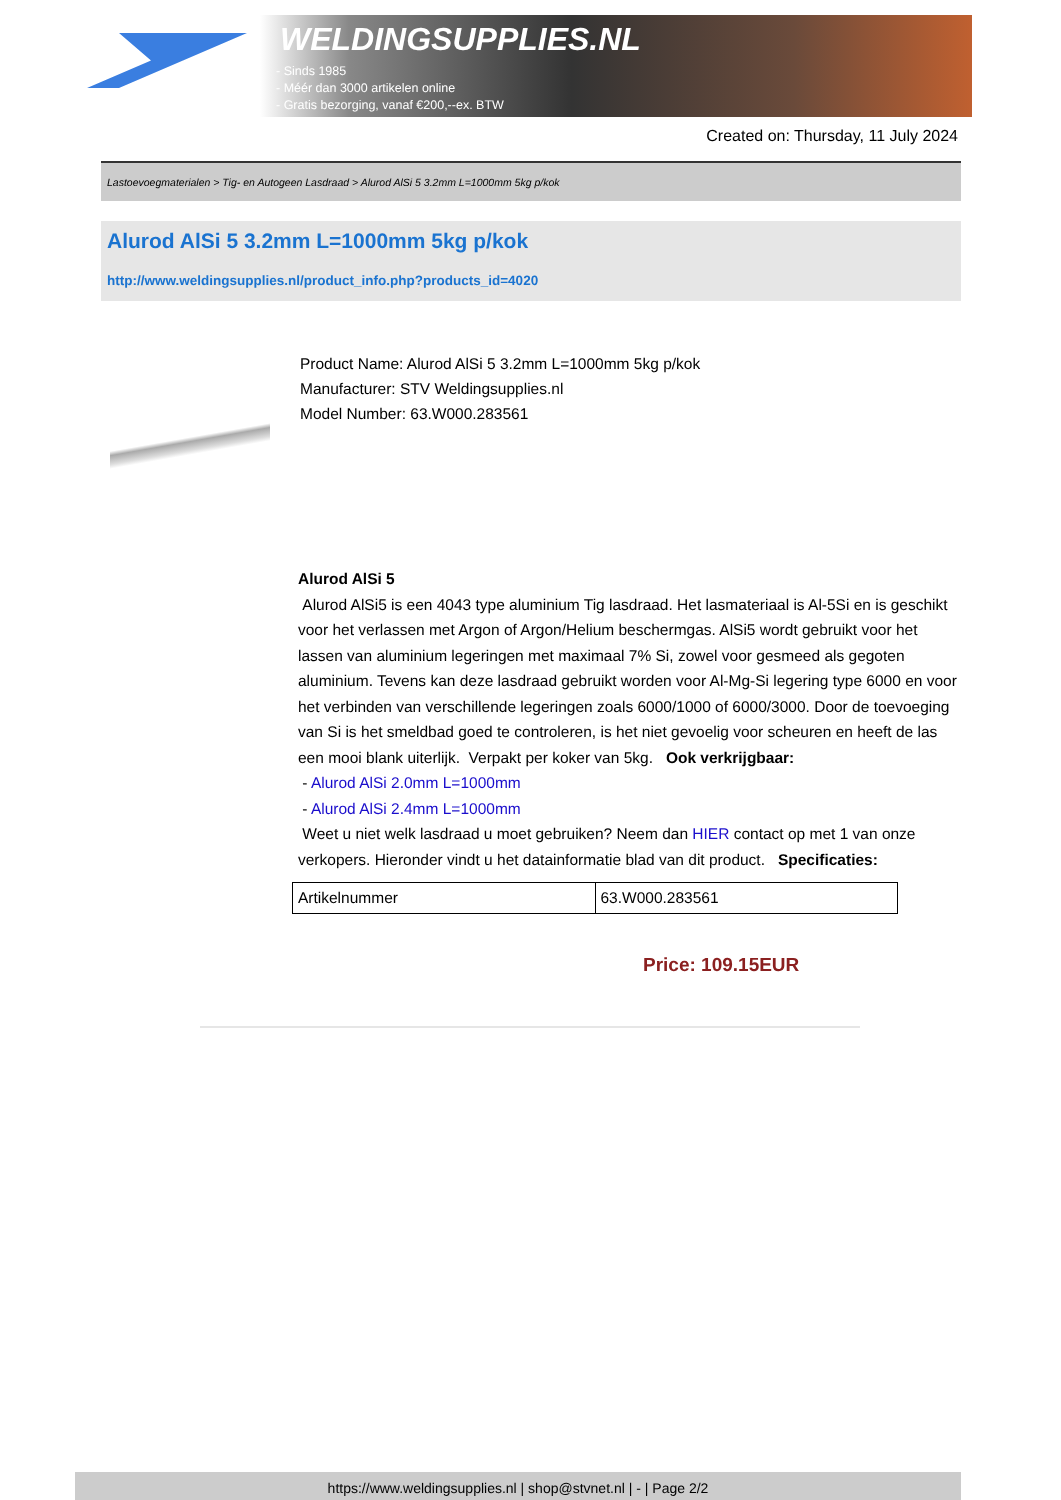WELDINGSUPPLIES.NL
- Sinds 1985
- Méér dan 3000 artikelen online
- Gratis bezorging, vanaf €200,--ex. BTW
Created on: Thursday, 11 July 2024
Lastoevoegmaterialen > Tig- en Autogeen Lasdraad > Alurod AlSi 5 3.2mm L=1000mm 5kg p/kok
Alurod AlSi 5 3.2mm L=1000mm 5kg p/kok
http://www.weldingsupplies.nl/product_info.php?products_id=4020
Product Name: Alurod AlSi 5 3.2mm L=1000mm 5kg p/kok
Manufacturer: STV Weldingsupplies.nl
Model Number: 63.W000.283561
Alurod AlSi 5
Alurod AlSi5 is een 4043 type aluminium Tig lasdraad. Het lasmateriaal is Al-5Si en is geschikt voor het verlassen met Argon of Argon/Helium beschermgas. AlSi5 wordt gebruikt voor het lassen van aluminium legeringen met maximaal 7% Si, zowel voor gesmeed als gegoten aluminium. Tevens kan deze lasdraad gebruikt worden voor Al-Mg-Si legering type 6000 en voor het verbinden van verschillende legeringen zoals 6000/1000 of 6000/3000. Door de toevoeging van Si is het smeldbad goed te controleren, is het niet gevoelig voor scheuren en heeft de las een mooi blank uiterlijk. Verpakt per koker van 5kg. Ook verkrijgbaar:
- Alurod AlSi 2.0mm L=1000mm
- Alurod AlSi 2.4mm L=1000mm
Weet u niet welk lasdraad u moet gebruiken? Neem dan HIER contact op met 1 van onze verkopers. Hieronder vindt u het datainformatie blad van dit product. Specificaties:
| Artikelnummer | 63.W000.283561 |
Price: 109.15EUR
https://www.weldingsupplies.nl | shop@stvnet.nl | - | Page 2/2